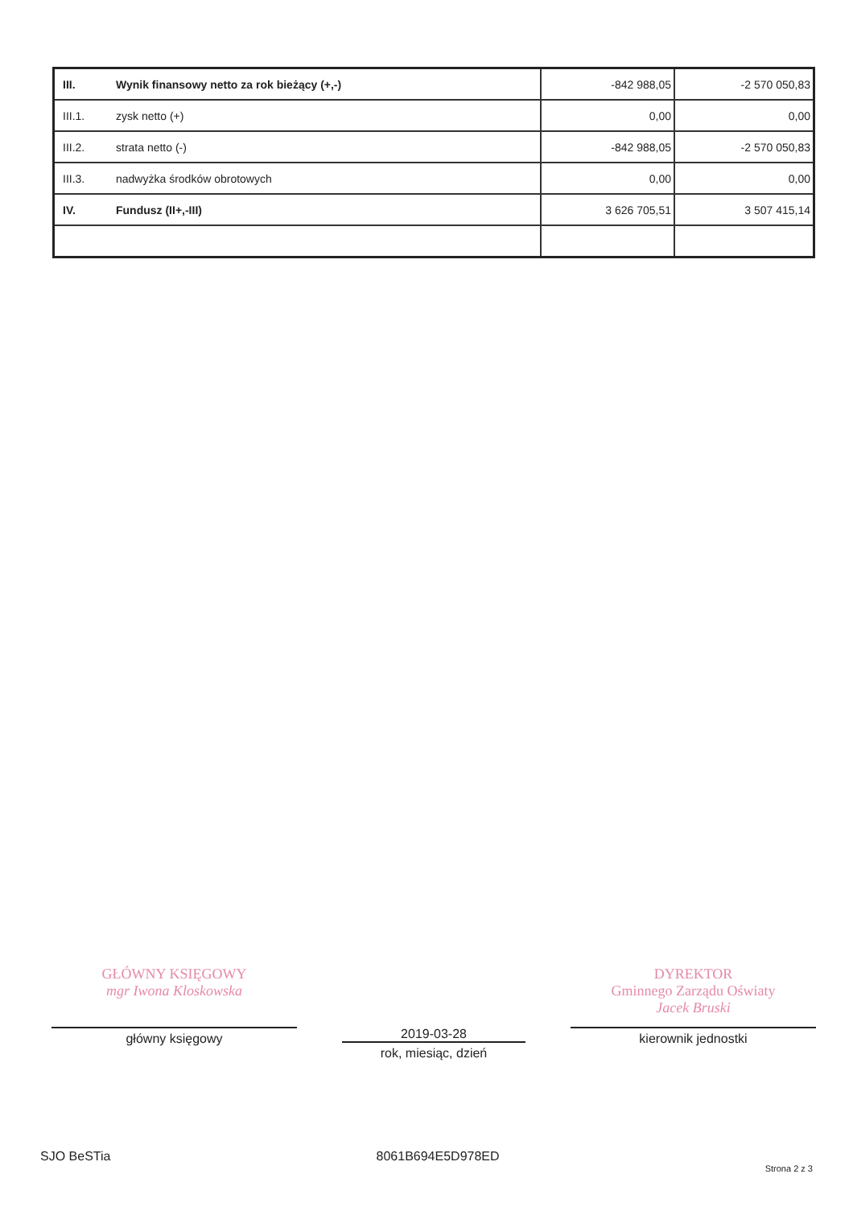| III. | Wynik finansowy netto za rok bieżący (+,-) | -842 988,05 | -2 570 050,83 |
| III.1. | zysk netto (+) | 0,00 | 0,00 |
| III.2. | strata netto (-) | -842 988,05 | -2 570 050,83 |
| III.3. | nadwyżka środków obrotowych | 0,00 | 0,00 |
| IV. | Fundusz (II+,-III) | 3 626 705,51 | 3 507 415,14 |
GŁÓWNY KSIĘGOWY
mgr Iwona Kloskowska
główny księgowy
2019-03-28
rok, miesiąc, dzień
DYREKTOR
Gminnego Zarządu Oświaty
Jacek Bruski
kierownik jednostki
SJO BeSTia 8061B694E5D978ED Strona 2 z 3